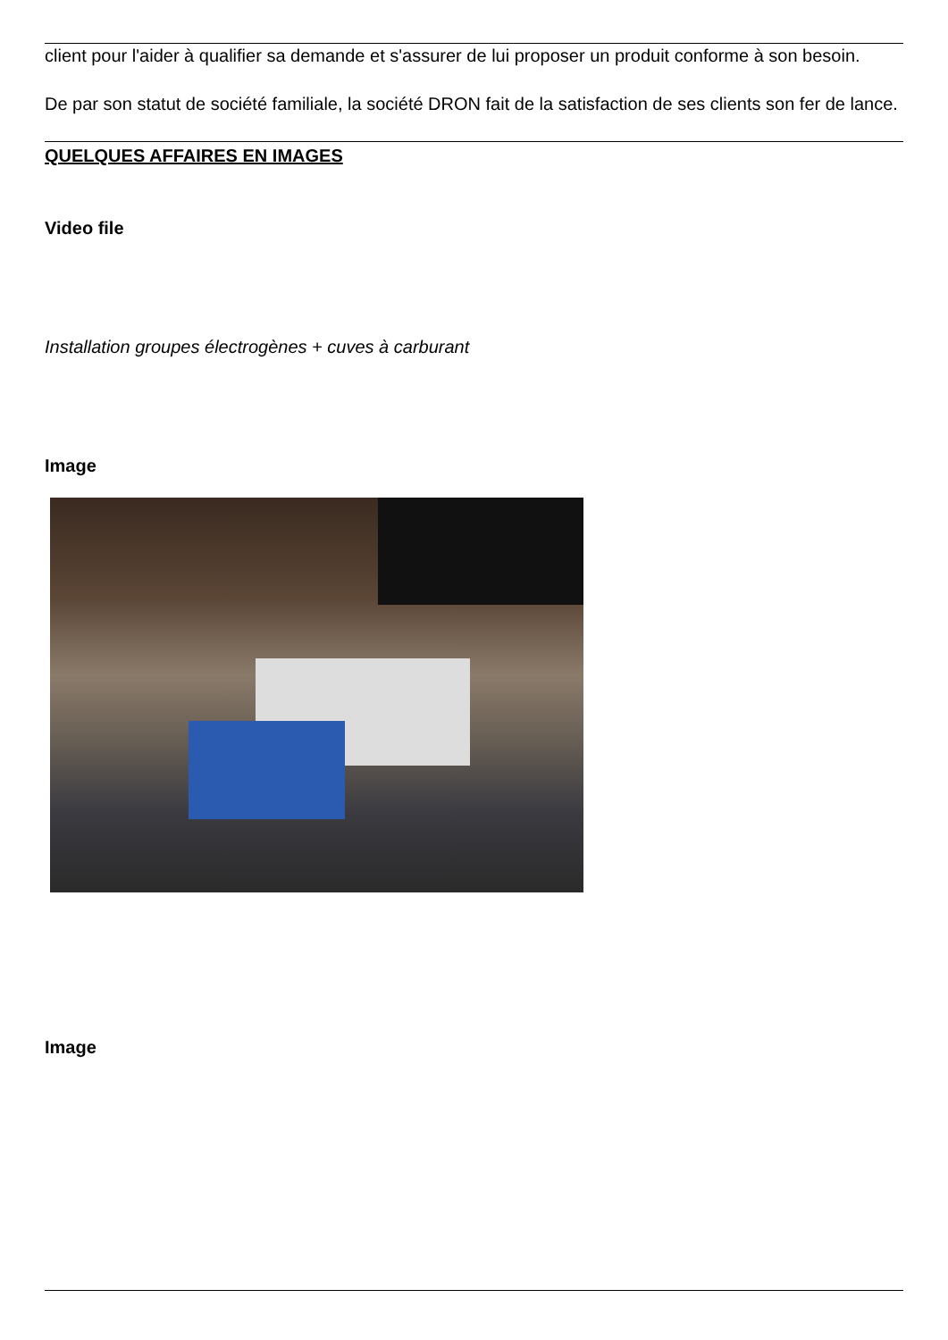client pour l'aider à qualifier sa demande et s'assurer de lui proposer un produit conforme à son besoin.
De par son statut de société familiale, la société DRON fait de la satisfaction de ses clients son fer de lance.
QUELQUES AFFAIRES EN IMAGES
Video file
Installation groupes électrogènes + cuves à carburant
Image
Image